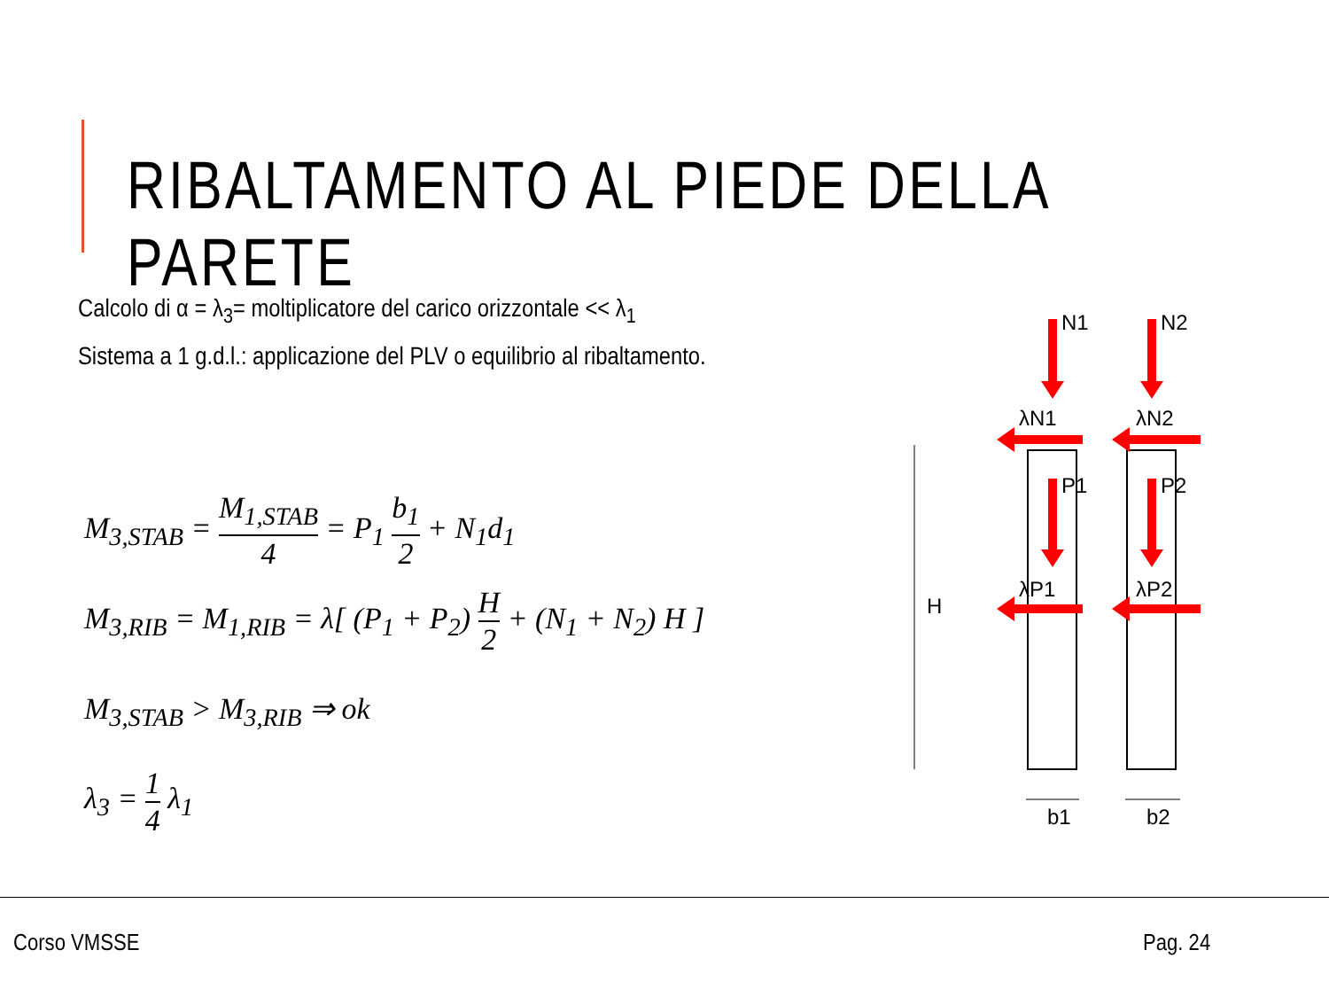RIBALTAMENTO AL PIEDE DELLA PARETE
Calcolo di α = λ<sub>3</sub>= moltiplicatore del carico orizzontale << λ<sub>1</sub>
Sistema a 1 g.d.l.: applicazione del PLV o equilibrio al ribaltamento.
M<sub>3,STAB</sub> = M<sub>1,STAB</sub> 4 = P<sub>1</sub> b<sub>1</sub> 2 + N<sub>1</sub>d<sub>1</sub>
M<sub>3,RIB</sub> = M<sub>1,RIB</sub> = λ[ (P<sub>1</sub> + P<sub>2</sub>) H 2 + (N<sub>1</sub> + N<sub>2</sub>) H ]
M<sub>3,STAB</sub> > M<sub>3,RIB</sub> ⇒ ok
λ<sub>3</sub> = 1 4 λ<sub>1</sub>
H
N1
N2
λN1
λN2
P1
P2
λP1
λP2
b1
b2
Corso VMSSE Pag. 24